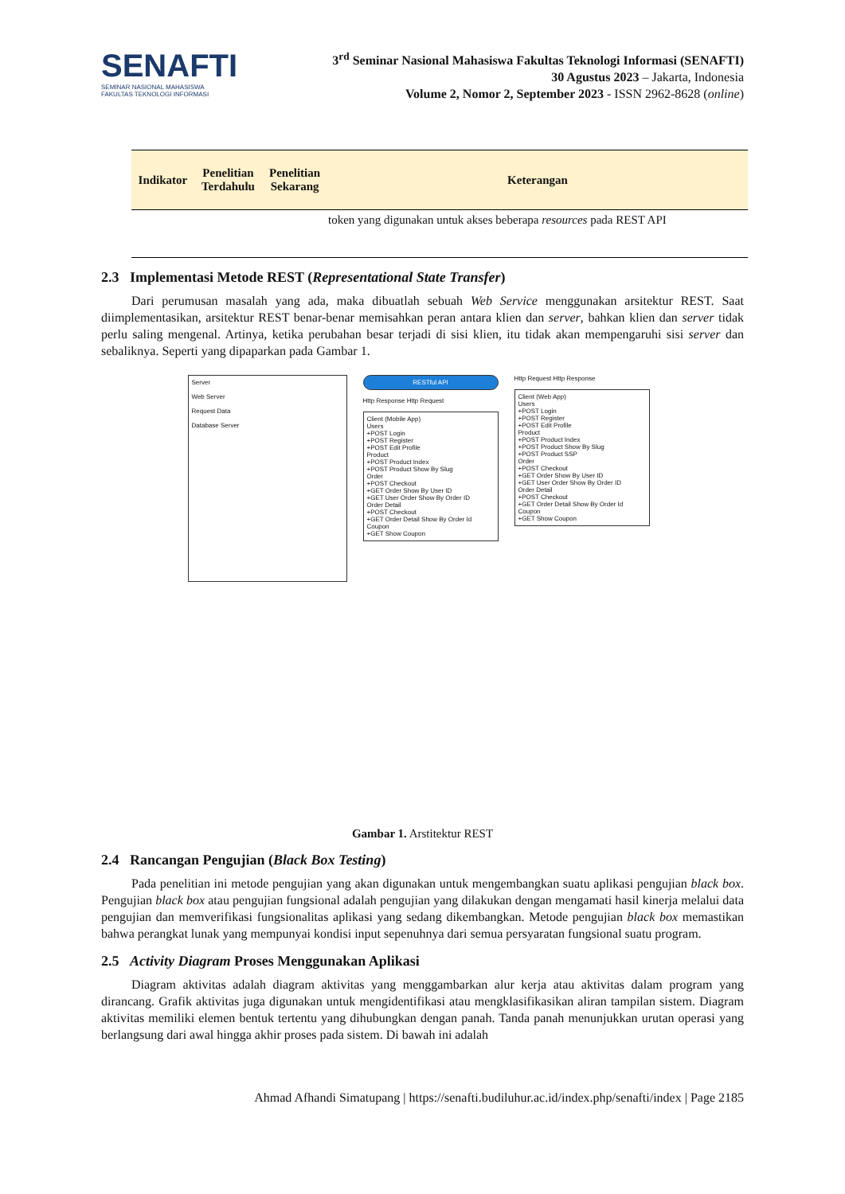SENAFTI
SEMINAR NASIONAL MAHASISWA
FAKULTAS TEKNOLOGI INFORMASI
3<sup>rd</sup> Seminar Nasional Mahasiswa Fakultas Teknologi Informasi (SENAFTI)
30 Agustus 2023 – Jakarta, Indonesia
Volume 2, Nomor 2, September 2023 - ISSN 2962-8628 (online)
| Indikator | Penelitian Terdahulu | Penelitian Sekarang | Keterangan |
| --- | --- | --- | --- |
| | | | token yang digunakan untuk akses beberapa resources pada REST API |
2.3 Implementasi Metode REST (Representational State Transfer)
Dari perumusan masalah yang ada, maka dibuatlah sebuah Web Service menggunakan arsitektur REST. Saat diimplementasikan, arsitektur REST benar-benar memisahkan peran antara klien dan server, bahkan klien dan server tidak perlu saling mengenal. Artinya, ketika perubahan besar terjadi di sisi klien, itu tidak akan mempengaruhi sisi server dan sebaliknya. Seperti yang dipaparkan pada Gambar 1.
Server
Web Server
Request Data
Database Server
RESTful API
Http Response Http Request
Client (Mobile App)
Users
+POST Login
+POST Register
+POST Edit Profile
Product
+POST Product Index
+POST Product Show By Slug
Order
+POST Checkout
+GET Order Show By User ID
+GET User Order Show By Order ID
Order Detail
+POST Checkout
+GET Order Detail Show By Order Id
Coupon
+GET Show Coupon
Http Request Http Response
Client (Web App)
Users
+POST Login
+POST Register
+POST Edit Profile
Product
+POST Product Index
+POST Product Show By Slug
+POST Product SSP
Order
+POST Checkout
+GET Order Show By User ID
+GET User Order Show By Order ID
Order Detail
+POST Checkout
+GET Order Detail Show By Order Id
Coupon
+GET Show Coupon
Gambar 1. Arstitektur REST
2.4 Rancangan Pengujian (Black Box Testing)
Pada penelitian ini metode pengujian yang akan digunakan untuk mengembangkan suatu aplikasi pengujian black box. Pengujian black box atau pengujian fungsional adalah pengujian yang dilakukan dengan mengamati hasil kinerja melalui data pengujian dan memverifikasi fungsionalitas aplikasi yang sedang dikembangkan. Metode pengujian black box memastikan bahwa perangkat lunak yang mempunyai kondisi input sepenuhnya dari semua persyaratan fungsional suatu program.
2.5 Activity Diagram Proses Menggunakan Aplikasi
Diagram aktivitas adalah diagram aktivitas yang menggambarkan alur kerja atau aktivitas dalam program yang dirancang. Grafik aktivitas juga digunakan untuk mengidentifikasi atau mengklasifikasikan aliran tampilan sistem. Diagram aktivitas memiliki elemen bentuk tertentu yang dihubungkan dengan panah. Tanda panah menunjukkan urutan operasi yang berlangsung dari awal hingga akhir proses pada sistem. Di bawah ini adalah
Ahmad Afhandi Simatupang | https://senafti.budiluhur.ac.id/index.php/senafti/index | Page 2185